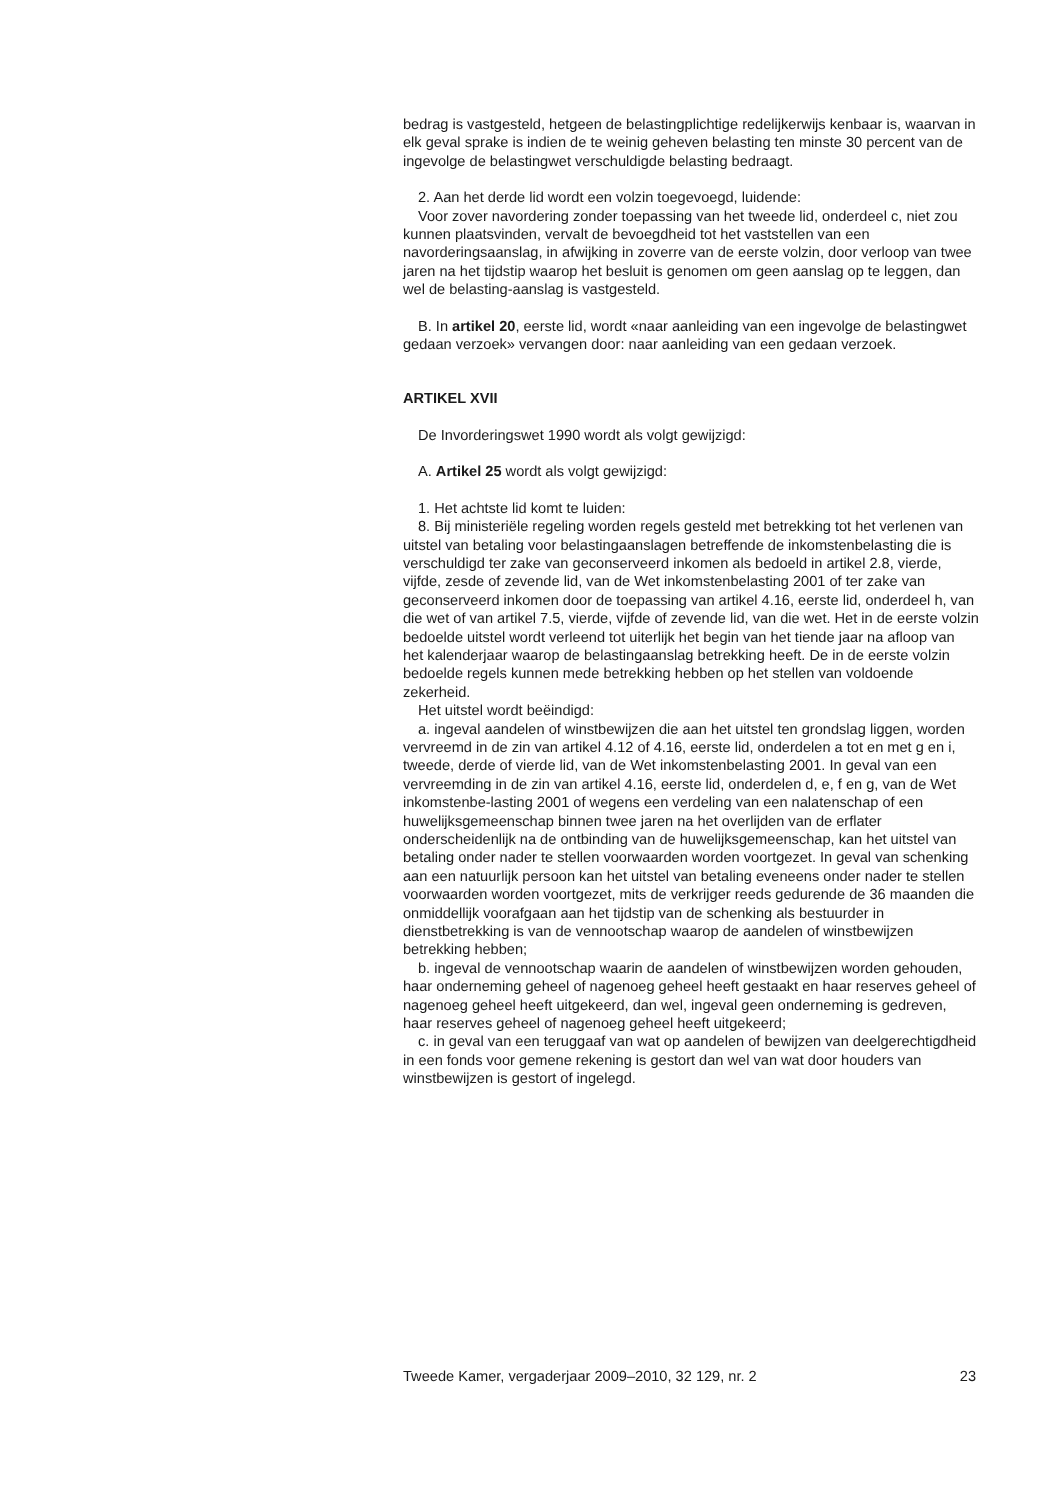bedrag is vastgesteld, hetgeen de belastingplichtige redelijkerwijs kenbaar is, waarvan in elk geval sprake is indien de te weinig geheven belasting ten minste 30 percent van de ingevolge de belastingwet verschuldigde belasting bedraagt.
2. Aan het derde lid wordt een volzin toegevoegd, luidende:
Voor zover navordering zonder toepassing van het tweede lid, onderdeel c, niet zou kunnen plaatsvinden, vervalt de bevoegdheid tot het vaststellen van een navorderingsaanslag, in afwijking in zoverre van de eerste volzin, door verloop van twee jaren na het tijdstip waarop het besluit is genomen om geen aanslag op te leggen, dan wel de belasting-aanslag is vastgesteld.
B. In artikel 20, eerste lid, wordt «naar aanleiding van een ingevolge de belastingwet gedaan verzoek» vervangen door: naar aanleiding van een gedaan verzoek.
ARTIKEL XVII
De Invorderingswet 1990 wordt als volgt gewijzigd:
A. Artikel 25 wordt als volgt gewijzigd:
1. Het achtste lid komt te luiden:
8. Bij ministeriële regeling worden regels gesteld met betrekking tot het verlenen van uitstel van betaling voor belastingaanslagen betreffende de inkomstenbelasting die is verschuldigd ter zake van geconserveerd inkomen als bedoeld in artikel 2.8, vierde, vijfde, zesde of zevende lid, van de Wet inkomstenbelasting 2001 of ter zake van geconserveerd inkomen door de toepassing van artikel 4.16, eerste lid, onderdeel h, van die wet of van artikel 7.5, vierde, vijfde of zevende lid, van die wet. Het in de eerste volzin bedoelde uitstel wordt verleend tot uiterlijk het begin van het tiende jaar na afloop van het kalenderjaar waarop de belastingaanslag betrekking heeft. De in de eerste volzin bedoelde regels kunnen mede betrekking hebben op het stellen van voldoende zekerheid.
Het uitstel wordt beëindigd:
a. ingeval aandelen of winstbewijzen die aan het uitstel ten grondslag liggen, worden vervreemd in de zin van artikel 4.12 of 4.16, eerste lid, onderdelen a tot en met g en i, tweede, derde of vierde lid, van de Wet inkomstenbelasting 2001. In geval van een vervreemding in de zin van artikel 4.16, eerste lid, onderdelen d, e, f en g, van de Wet inkomstenbe-lasting 2001 of wegens een verdeling van een nalatenschap of een huwelijksgemeenschap binnen twee jaren na het overlijden van de erflater onderscheidenlijk na de ontbinding van de huwelijksgemeenschap, kan het uitstel van betaling onder nader te stellen voorwaarden worden voortgezet. In geval van schenking aan een natuurlijk persoon kan het uitstel van betaling eveneens onder nader te stellen voorwaarden worden voortgezet, mits de verkrijger reeds gedurende de 36 maanden die onmiddellijk voorafgaan aan het tijdstip van de schenking als bestuurder in dienstbetrekking is van de vennootschap waarop de aandelen of winstbewijzen betrekking hebben;
b. ingeval de vennootschap waarin de aandelen of winstbewijzen worden gehouden, haar onderneming geheel of nagenoeg geheel heeft gestaakt en haar reserves geheel of nagenoeg geheel heeft uitgekeerd, dan wel, ingeval geen onderneming is gedreven, haar reserves geheel of nagenoeg geheel heeft uitgekeerd;
c. in geval van een teruggaaf van wat op aandelen of bewijzen van deelgerechtigdheid in een fonds voor gemene rekening is gestort dan wel van wat door houders van winstbewijzen is gestort of ingelegd.
Tweede Kamer, vergaderjaar 2009–2010, 32 129, nr. 2 23